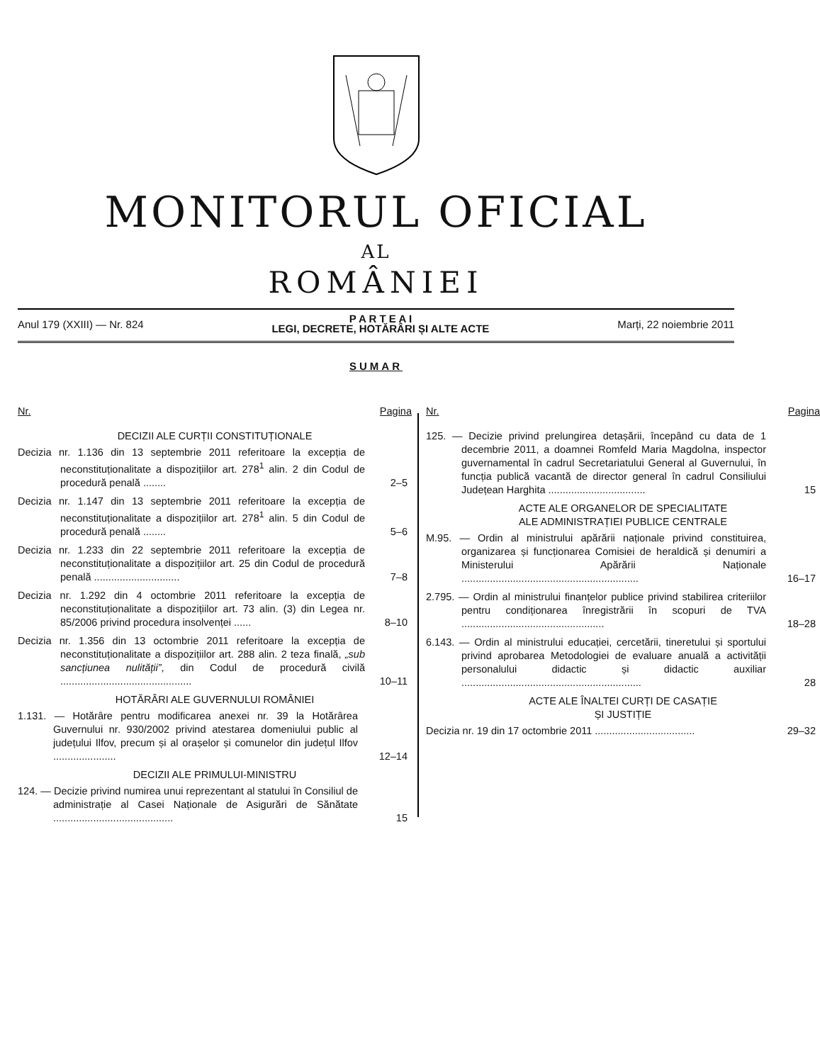MONITORUL OFICIAL
AL
ROMÂNIEI
Anul 179 (XXIII) — Nr. 824
P A R T E A I
LEGI, DECRETE, HOTĂRÂRI ȘI ALTE ACTE
Marți, 22 noiembrie 2011
SUMAR
Nr. Pagina
DECIZII ALE CURȚII CONSTITUȚIONALE
Decizia nr. 1.136 din 13 septembrie 2011 referitoare la excepția de neconstituționalitate a dispozițiilor art. 278<sup>1</sup> alin. 2 din Codul de procedură penală ........
2–5
Decizia nr. 1.147 din 13 septembrie 2011 referitoare la excepția de neconstituționalitate a dispozițiilor art. 278<sup>1</sup> alin. 5 din Codul de procedură penală ........
5–6
Decizia nr. 1.233 din 22 septembrie 2011 referitoare la excepția de neconstituționalitate a dispozițiilor art. 25 din Codul de procedură penală ..............................
7–8
Decizia nr. 1.292 din 4 octombrie 2011 referitoare la excepția de neconstituționalitate a dispozițiilor art. 73 alin. (3) din Legea nr. 85/2006 privind procedura insolvenței ......
8–10
Decizia nr. 1.356 din 13 octombrie 2011 referitoare la excepția de neconstituționalitate a dispozițiilor art. 288 alin. 2 teza finală, „sub sancțiunea nulității”, din Codul de procedură civilă ..............................................
10–11
HOTĂRÂRI ALE GUVERNULUI ROMÂNIEI
1.131. — Hotărâre pentru modificarea anexei nr. 39 la Hotărârea Guvernului nr. 930/2002 privind atestarea domeniului public al județului Ilfov, precum și al orașelor și comunelor din județul Ilfov ......................
12–14
DECIZII ALE PRIMULUI-MINISTRU
124. — Decizie privind numirea unui reprezentant al statului în Consiliul de administrație al Casei Naționale de Asigurări de Sănătate ..........................................
15
Nr. Pagina
125. — Decizie privind prelungirea detașării, începând cu data de 1 decembrie 2011, a doamnei Romfeld Maria Magdolna, inspector guvernamental în cadrul Secretariatului General al Guvernului, în funcția publică vacantă de director general în cadrul Consiliului Județean Harghita ..................................
15
ACTE ALE ORGANELOR DE SPECIALITATE
ALE ADMINISTRAȚIEI PUBLICE CENTRALE
M.95. — Ordin al ministrului apărării naționale privind constituirea, organizarea și funcționarea Comisiei de heraldică și denumiri a Ministerului Apărării Naționale ..............................................................
16–17
2.795. — Ordin al ministrului finanțelor publice privind stabilirea criteriilor pentru condiționarea înregistrării în scopuri de TVA ..................................................
18–28
6.143. — Ordin al ministrului educației, cercetării, tineretului și sportului privind aprobarea Metodologiei de evaluare anuală a activității personalului didactic și didactic auxiliar ...............................................................
28
ACTE ALE ÎNALTEI CURȚI DE CASAȚIE
ȘI JUSTIȚIE
Decizia nr. 19 din 17 octombrie 2011 ...................................
29–32